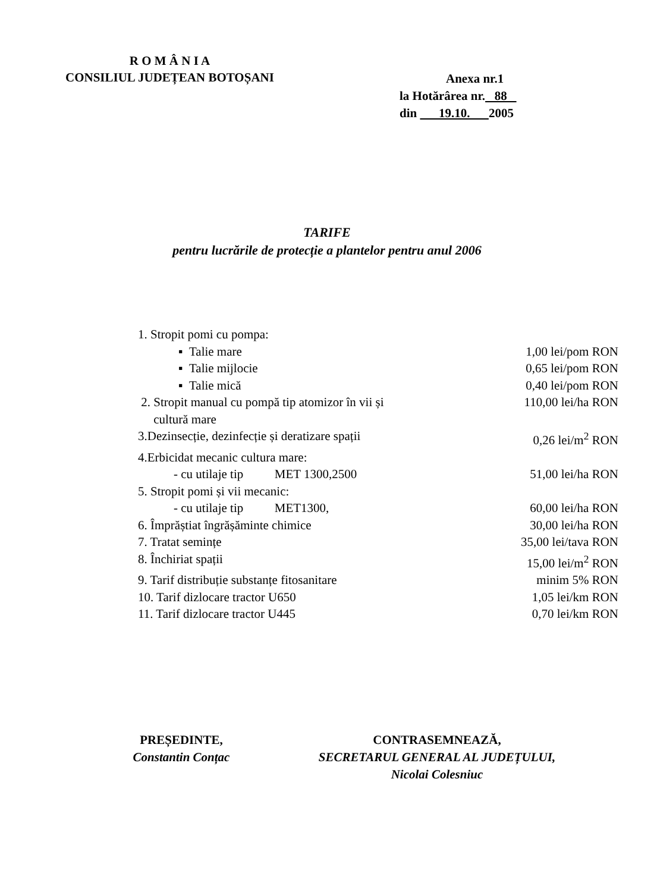R O M Â N I A
CONSILIUL JUDEȚEAN BOTOȘANI
Anexa nr.1
la Hotărârea nr. 88
din 19.10. 2005
TARIFE
pentru lucrările de protecție a plantelor pentru anul 2006
| 1. Stropit pomi cu pompa: | |
| ▪ Talie mare | 1,00 lei/pom RON |
| ▪ Talie mijlocie | 0,65 lei/pom RON |
| ▪ Talie mică | 0,40 lei/pom RON |
| 2. Stropit manual cu pompă tip atomizor în vii și cultură mare | 110,00 lei/ha RON |
| 3.Dezinsecție, dezinfecție și deratizare spații | 0,26 lei/m<sup>2</sup> RON |
| 4.Erbicidat mecanic cultura mare: | |
| - cu utilaje tip MET 1300,2500 | 51,00 lei/ha RON |
| 5. Stropit pomi și vii mecanic: | |
| - cu utilaje tip MET1300, | 60,00 lei/ha RON |
| 6. Împrăștiat îngrășăminte chimice | 30,00 lei/ha RON |
| 7. Tratat semințe | 35,00 lei/tava RON |
| 8. Închiriat spații | 15,00 lei/m<sup>2</sup> RON |
| 9. Tarif distribuție substanțe fitosanitare | minim 5% RON |
| 10. Tarif dizlocare tractor U650 | 1,05 lei/km RON |
| 11. Tarif dizlocare tractor U445 | 0,70 lei/km RON |
PREȘEDINTE,
Constantin Conțac
CONTRASEMNEAZĂ,
SECRETARUL GENERAL AL JUDEȚULUI,
Nicolai Colesniuc